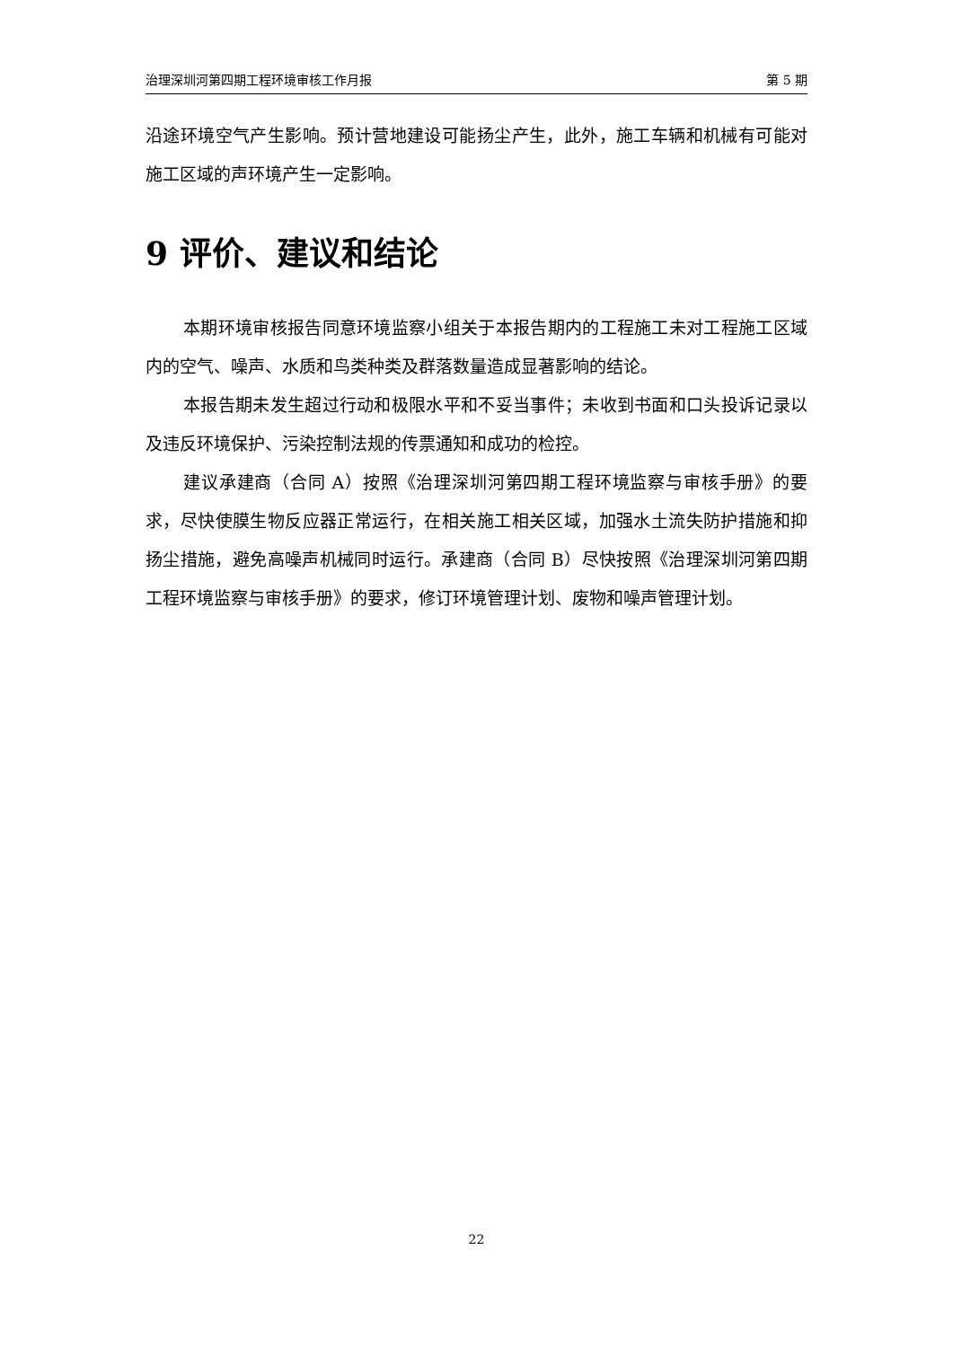治理深圳河第四期工程环境审核工作月报 第 5 期
沿途环境空气产生影响。预计营地建设可能扬尘产生，此外，施工车辆和机械有可能对施工区域的声环境产生一定影响。
9 评价、建议和结论
本期环境审核报告同意环境监察小组关于本报告期内的工程施工未对工程施工区域内的空气、噪声、水质和鸟类种类及群落数量造成显著影响的结论。
本报告期未发生超过行动和极限水平和不妥当事件；未收到书面和口头投诉记录以及违反环境保护、污染控制法规的传票通知和成功的检控。
建议承建商（合同 A）按照《治理深圳河第四期工程环境监察与审核手册》的要求，尽快使膜生物反应器正常运行，在相关施工相关区域，加强水土流失防护措施和抑扬尘措施，避免高噪声机械同时运行。承建商（合同 B）尽快按照《治理深圳河第四期工程环境监察与审核手册》的要求，修订环境管理计划、废物和噪声管理计划。
22